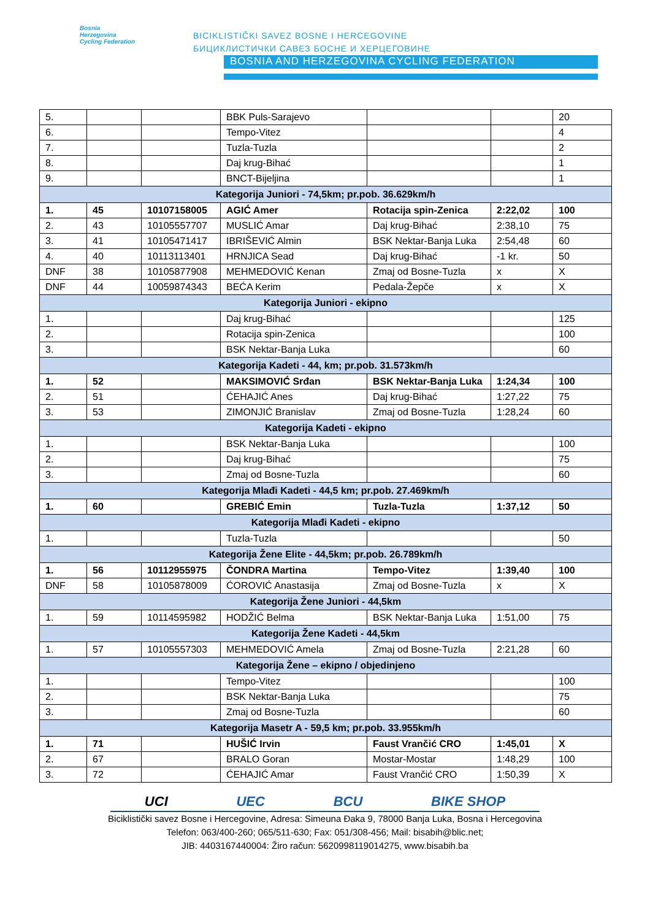Bosnia
Herzegovina
Cycling Federation
BICIKLISTIČKI SAVEZ BOSNE I HERCEGOVINE
БИЦИКЛИСТИЧКИ САВЕЗ БОСНЕ И ХЕРЦЕГОВИНЕ
BOSNIA AND HERZEGOVINA CYCLING FEDERATION
| 5. | | | BBK Puls-Sarajevo | | | 20 |
| 6. | | | Tempo-Vitez | | | 4 |
| 7. | | | Tuzla-Tuzla | | | 2 |
| 8. | | | Daj krug-Bihać | | | 1 |
| 9. | | | BNCT-Bijeljina | | | 1 |
| Kategorija Juniori - 74,5km; pr.pob. 36.629km/h | | | | | | |
| 1. | 45 | 10107158005 | AGIĆ Amer | Rotacija spin-Zenica | 2:22,02 | 100 |
| 2. | 43 | 10105557707 | MUSLIĆ Amar | Daj krug-Bihać | 2:38,10 | 75 |
| 3. | 41 | 10105471417 | IBRIŠEVIĆ Almin | BSK Nektar-Banja Luka | 2:54,48 | 60 |
| 4. | 40 | 10113113401 | HRNJICA Sead | Daj krug-Bihać | -1 kr. | 50 |
| DNF | 38 | 10105877908 | MEHMEDOVIĆ Kenan | Zmaj od Bosne-Tuzla | x | X |
| DNF | 44 | 10059874343 | BEĆA Kerim | Pedala-Žepče | x | X |
| Kategorija Juniori - ekipno | | | | | | |
| 1. | | | Daj krug-Bihać | | | 125 |
| 2. | | | Rotacija spin-Zenica | | | 100 |
| 3. | | | BSK Nektar-Banja Luka | | | 60 |
| Kategorija Kadeti - 44, km; pr.pob. 31.573km/h | | | | | | |
| 1. | 52 | | MAKSIMOVIĆ Srđan | BSK Nektar-Banja Luka | 1:24,34 | 100 |
| 2. | 51 | | ĆEHAJIĆ Anes | Daj krug-Bihać | 1:27,22 | 75 |
| 3. | 53 | | ZIMONJIĆ Branislav | Zmaj od Bosne-Tuzla | 1:28,24 | 60 |
| Kategorija Kadeti - ekipno | | | | | | |
| 1. | | | BSK Nektar-Banja Luka | | | 100 |
| 2. | | | Daj krug-Bihać | | | 75 |
| 3. | | | Zmaj od Bosne-Tuzla | | | 60 |
| Kategorija Mlađi Kadeti - 44,5 km; pr.pob. 27.469km/h | | | | | | |
| 1. | 60 | | GREBIĆ Emin | Tuzla-Tuzla | 1:37,12 | 50 |
| Kategorija Mlađi Kadeti - ekipno | | | | | | |
| 1. | | | Tuzla-Tuzla | | | 50 |
| Kategorija Žene Elite - 44,5km; pr.pob. 26.789km/h | | | | | | |
| 1. | 56 | 10112955975 | ČONDRA Martina | Tempo-Vitez | 1:39,40 | 100 |
| DNF | 58 | 10105878009 | ĆOROVIĆ Anastasija | Zmaj od Bosne-Tuzla | x | X |
| Kategorija Žene Juniori - 44,5km | | | | | | |
| 1. | 59 | 10114595982 | HODŽIĆ Belma | BSK Nektar-Banja Luka | 1:51,00 | 75 |
| Kategorija Žene Kadeti - 44,5km | | | | | | |
| 1. | 57 | 10105557303 | MEHMEDOVIĆ Amela | Zmaj od Bosne-Tuzla | 2:21,28 | 60 |
| Kategorija Žene – ekipno / objedinjeno | | | | | | |
| 1. | | | Tempo-Vitez | | | 100 |
| 2. | | | BSK Nektar-Banja Luka | | | 75 |
| 3. | | | Zmaj od Bosne-Tuzla | | | 60 |
| Kategorija Masetr A - 59,5 km; pr.pob. 33.955km/h | | | | | | |
| 1. | 71 | | HUŠIĆ Irvin | Faust Vrančić CRO | 1:45,01 | X |
| 2. | 67 | | BRALO Goran | Mostar-Mostar | 1:48,29 | 100 |
| 3. | 72 | | ĆEHAJIĆ Amar | Faust Vrančić CRO | 1:50,39 | X |
UCI UEC BCU BIKE SHOP
Biciklistički savez Bosne i Hercegovine, Adresa: Simeuna Đaka 9, 78000 Banja Luka, Bosna i Hercegovina
Telefon: 063/400-260; 065/511-630; Fax: 051/308-456; Mail: bisabih@blic.net;
JIB: 4403167440004: Žiro račun: 5620998119014275, www.bisabih.ba